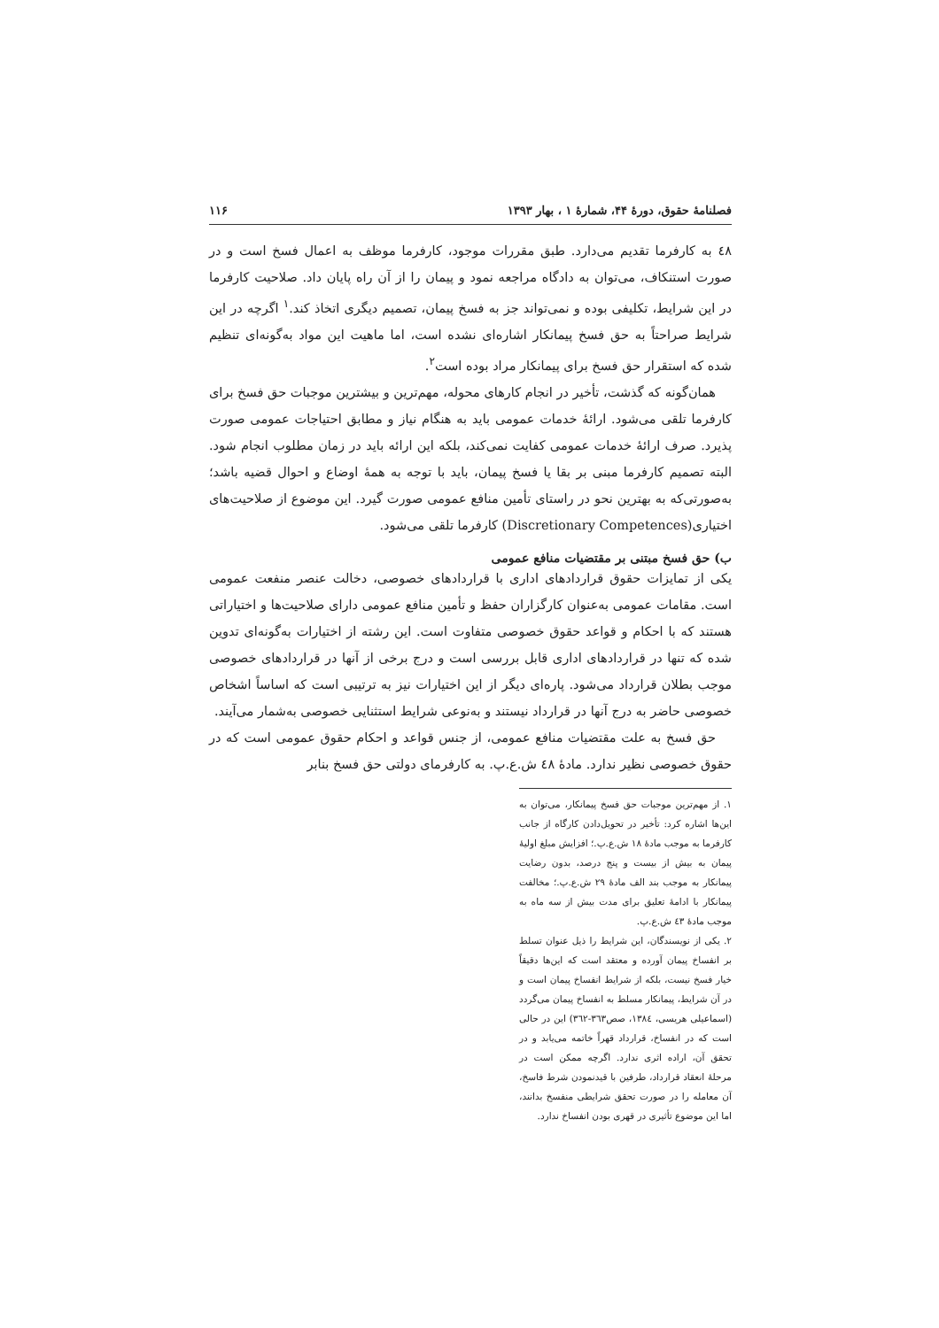فصلنامهٔ حقوق، دورهٔ ۴۴، شمارهٔ ۱ ، بهار ۱۳۹۳ ۱۱۶
٤٨ به کارفرما تقدیم می‌دارد. طبق مقررات موجود، کارفرما موظف به اعمال فسخ است و در صورت استنکاف، می‌توان به دادگاه مراجعه نمود و پیمان را از آن راه پایان داد. صلاحیت کارفرما در این شرایط، تکلیفی بوده و نمی‌تواند جز به فسخ پیمان، تصمیم دیگری اتخاذ کند.<sup>۱</sup> اگرچه در این شرایط صراحتاً به حق فسخ پیمانکار اشاره‌ای نشده است، اما ماهیت این مواد به‌گونه‌ای تنظیم شده که استقرار حق فسخ برای پیمانکار مراد بوده است<sup>۲</sup>.
همان‌گونه که گذشت، تأخیر در انجام کارهای محوله، مهم‌ترین و بیشترین موجبات حق فسخ برای کارفرما تلقی می‌شود. ارائهٔ خدمات عمومی باید به هنگام نیاز و مطابق احتیاجات عمومی صورت پذیرد. صرف ارائهٔ خدمات عمومی کفایت نمی‌کند، بلکه این ارائه باید در زمان مطلوب انجام شود. البته تصمیم کارفرما مبنی بر بقا یا فسخ پیمان، باید با توجه به همهٔ اوضاع و احوال قضیه باشد؛ به‌صورتی‌که به بهترین نحو در راستای تأمین منافع عمومی صورت گیرد. این موضوع از صلاحیت‌های اختیاری(Discretionary Competences) کارفرما تلقی می‌شود.
ب) حق فسخ مبتنی بر مقتضیات منافع عمومی
یکی از تمایزات حقوق قراردادهای اداری با قراردادهای خصوصی، دخالت عنصر منفعت عمومی است. مقامات عمومی به‌عنوان کارگزاران حفظ و تأمین منافع عمومی دارای صلاحیت‌ها و اختیاراتی هستند که با احکام و قواعد حقوق خصوصی متفاوت است. این رشته از اختیارات به‌گونه‌ای تدوین شده که تنها در قراردادهای اداری قابل بررسی است و درج برخی از آنها در قراردادهای خصوصی موجب بطلان قرارداد می‌شود. پاره‌ای دیگر از این اختیارات نیز به ترتیبی است که اساساً اشخاص خصوصی حاضر به درج آنها در قرارداد نیستند و به‌نوعی شرایط استثنایی خصوصی به‌شمار می‌آیند.
حق فسخ به علت مقتضیات منافع عمومی، از جنس قواعد و احکام حقوق عمومی است که در حقوق خصوصی نظیر ندارد. مادهٔ ٤٨ ش.ع.پ. به کارفرمای دولتی حق فسخ بنابر
۱. از مهم‌ترین موجبات حق فسخ پیمانکار، می‌توان به این‌ها اشاره کرد: تأخیر در تحویل‌دادن کارگاه از جانب کارفرما به موجب مادهٔ ۱۸ ش.ع.پ.؛ افزایش مبلغ اولیهٔ پیمان به بیش از بیست و پنج درصد، بدون رضایت پیمانکار به موجب بند الف مادهٔ ۲۹ ش.ع.پ.؛ مخالفت پیمانکار با ادامهٔ تعلیق برای مدت بیش از سه ماه به موجب مادهٔ ٤٣ ش.ع.پ.
۲. یکی از نویسندگان، این شرایط را ذیل عنوان تسلط بر انفساخ پیمان آورده و معتقد است که این‌ها دقیقاً خیار فسخ نیست، بلکه از شرایط انفساخ پیمان است و در آن شرایط، پیمانکار مسلط به انفساخ پیمان می‌گردد (اسماعیلی هریسی، ١٣٨٤، صص٣٦٣-٣٦٢) این در حالی است که در انفساخ، قرارداد قهراً خاتمه می‌یابد و در تحقق آن، اراده اثری ندارد. اگرچه ممکن است در مرحلهٔ انعقاد قرارداد، طرفین با قیدنمودن شرط فاسخ، آن معامله را در صورت تحقق شرایطی منفسخ بدانند، اما این موضوع تأثیری در قهری بودن انفساخ ندارد.